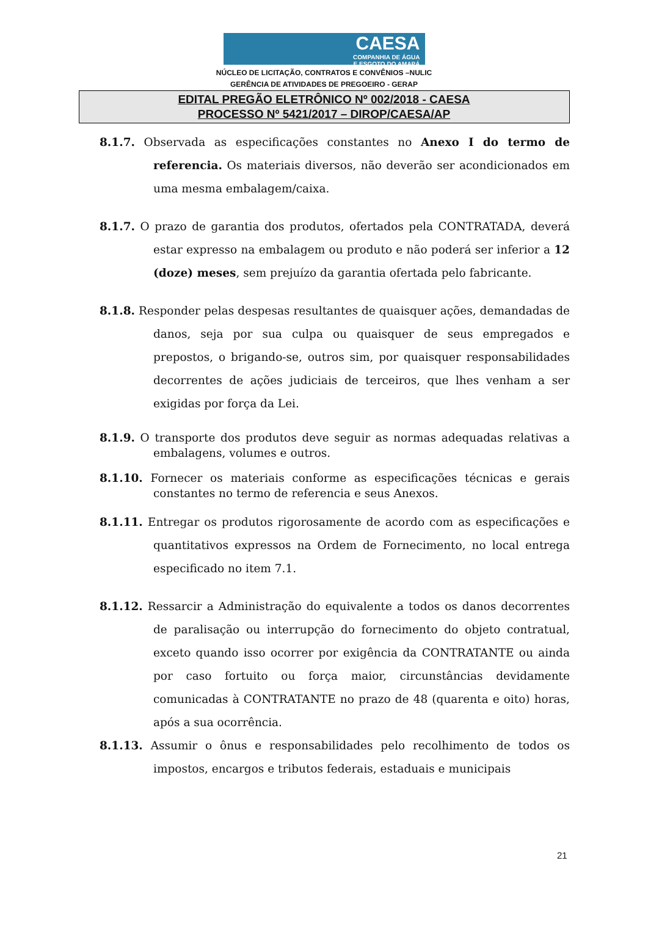CAESA
COMPANHIA DE ÁGUA
E ESGOTO DO AMAPÁ
NÚCLEO DE LICITAÇÃO, CONTRATOS E CONVÊNIOS –NULIC
GERÊNCIA DE ATIVIDADES DE PREGOEIRO - GERAP
EDITAL PREGÃO ELETRÔNICO Nº 002/2018 - CAESA
PROCESSO Nº 5421/2017 – DIROP/CAESA/AP
8.1.7. Observada as especificações constantes no Anexo I do termo de referencia. Os materiais diversos, não deverão ser acondicionados em uma mesma embalagem/caixa.
8.1.7. O prazo de garantia dos produtos, ofertados pela CONTRATADA, deverá estar expresso na embalagem ou produto e não poderá ser inferior a 12 (doze) meses, sem prejuízo da garantia ofertada pelo fabricante.
8.1.8. Responder pelas despesas resultantes de quaisquer ações, demandadas de danos, seja por sua culpa ou quaisquer de seus empregados e prepostos, o brigando-se, outros sim, por quaisquer responsabilidades decorrentes de ações judiciais de terceiros, que lhes venham a ser exigidas por força da Lei.
8.1.9. O transporte dos produtos deve seguir as normas adequadas relativas a embalagens, volumes e outros.
8.1.10. Fornecer os materiais conforme as especificações técnicas e gerais constantes no termo de referencia e seus Anexos.
8.1.11. Entregar os produtos rigorosamente de acordo com as especificações e quantitativos expressos na Ordem de Fornecimento, no local entrega especificado no item 7.1.
8.1.12. Ressarcir a Administração do equivalente a todos os danos decorrentes de paralisação ou interrupção do fornecimento do objeto contratual, exceto quando isso ocorrer por exigência da CONTRATANTE ou ainda por caso fortuito ou força maior, circunstâncias devidamente comunicadas à CONTRATANTE no prazo de 48 (quarenta e oito) horas, após a sua ocorrência.
8.1.13. Assumir o ônus e responsabilidades pelo recolhimento de todos os impostos, encargos e tributos federais, estaduais e municipais
21